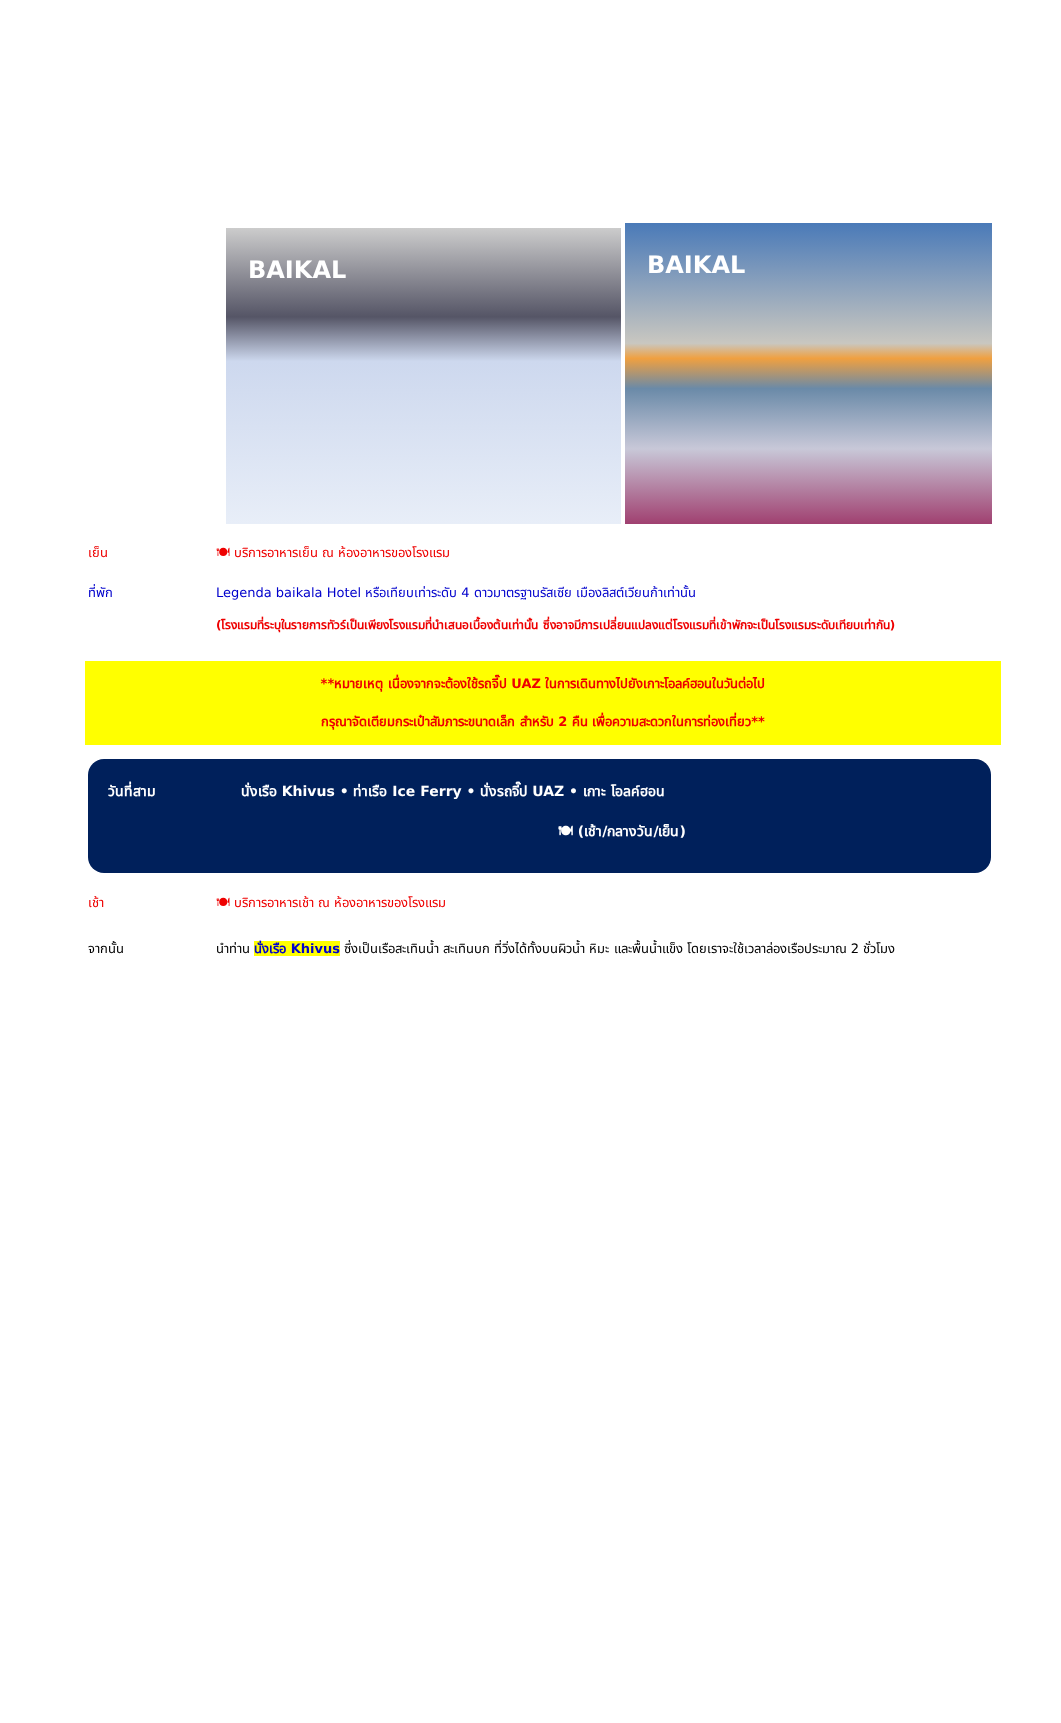BAIKAL BAIKAL
เย็น 🍽 บริการอาหารเย็น ณ ห้องอาหารของโรงแรม
ที่พัก Legenda baikala Hotel หรือเทียบเท่าระดับ 4 ดาวมาตรฐานรัสเซีย เมืองลิสต์เวียนก้าเท่านั้น
(โรงแรมที่ระบุในรายการทัวร์เป็นเพียงโรงแรมที่นำเสนอเบื้องต้นเท่านั้น ซึ่งอาจมีการเปลี่ยนแปลงแต่โรงแรมที่เข้าพักจะเป็นโรงแรมระดับเทียบเท่ากัน)
**หมายเหตุ เนื่องจากจะต้องใช้รถจี๊ป UAZ ในการเดินทางไปยังเกาะโอลค์ฮอนในวันต่อไป
กรุณาจัดเตียมกระเป๋าสัมภาระขนาดเล็ก สำหรับ 2 คืน เพื่อความสะดวกในการท่องเที่ยว**
วันที่สาม นั่งเรือ Khivus • ท่าเรือ Ice Ferry • นั่งรถจี๊ป UAZ • เกาะ โอลค์ฮอน
🍽 (เช้า/กลางวัน/เย็น)
เช้า 🍽 บริการอาหารเช้า ณ ห้องอาหารของโรงแรม
จากนั้น นำท่าน นั่งเรือ Khivus ซึ่งเป็นเรือสะเทินน้ำ สะเทินบก ที่วิ่งได้ทั้งบนผิวน้ำ หิมะ และพื้นน้ำแข็ง โดยเราจะใช้เวลาล่องเรือประมาณ 2 ชั่วโมง